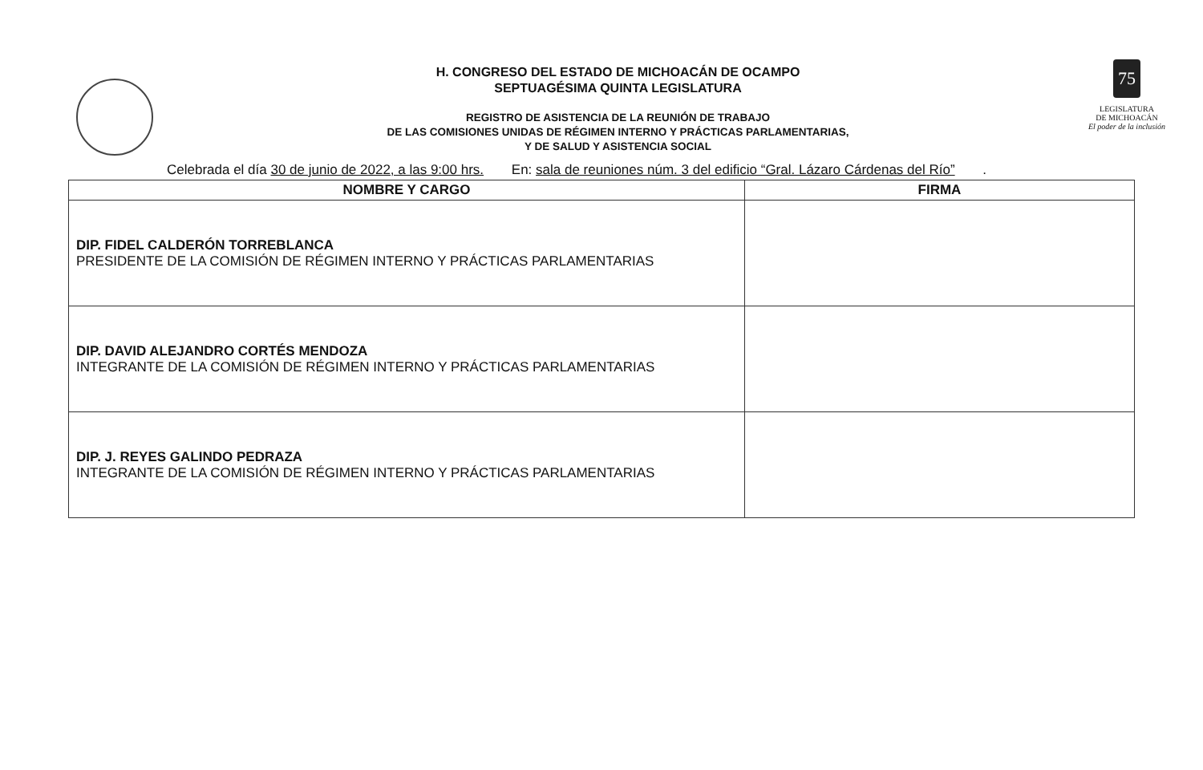H. CONGRESO DEL ESTADO DE MICHOACÁN DE OCAMPO
SEPTUAGÉSIMA QUINTA LEGISLATURA
REGISTRO DE ASISTENCIA DE LA REUNIÓN DE TRABAJO
DE LAS COMISIONES UNIDAS DE RÉGIMEN INTERNO Y PRÁCTICAS PARLAMENTARIAS,
Y DE SALUD Y ASISTENCIA SOCIAL
75
LEGISLATURA
DE MICHOACÁN
El poder de la inclusión
Celebrada el día 30 de junio de 2022, a las 9:00 hrs. En: sala de reuniones núm. 3 del edificio “Gral. Lázaro Cárdenas del Río” .
| NOMBRE Y CARGO | FIRMA |
| --- | --- |
| DIP. FIDEL CALDERÓN TORREBLANCA PRESIDENTE DE LA COMISIÓN DE RÉGIMEN INTERNO Y PRÁCTICAS PARLAMENTARIAS | |
| DIP. DAVID ALEJANDRO CORTÉS MENDOZA INTEGRANTE DE LA COMISIÓN DE RÉGIMEN INTERNO Y PRÁCTICAS PARLAMENTARIAS | |
| DIP. J. REYES GALINDO PEDRAZA INTEGRANTE DE LA COMISIÓN DE RÉGIMEN INTERNO Y PRÁCTICAS PARLAMENTARIAS | |